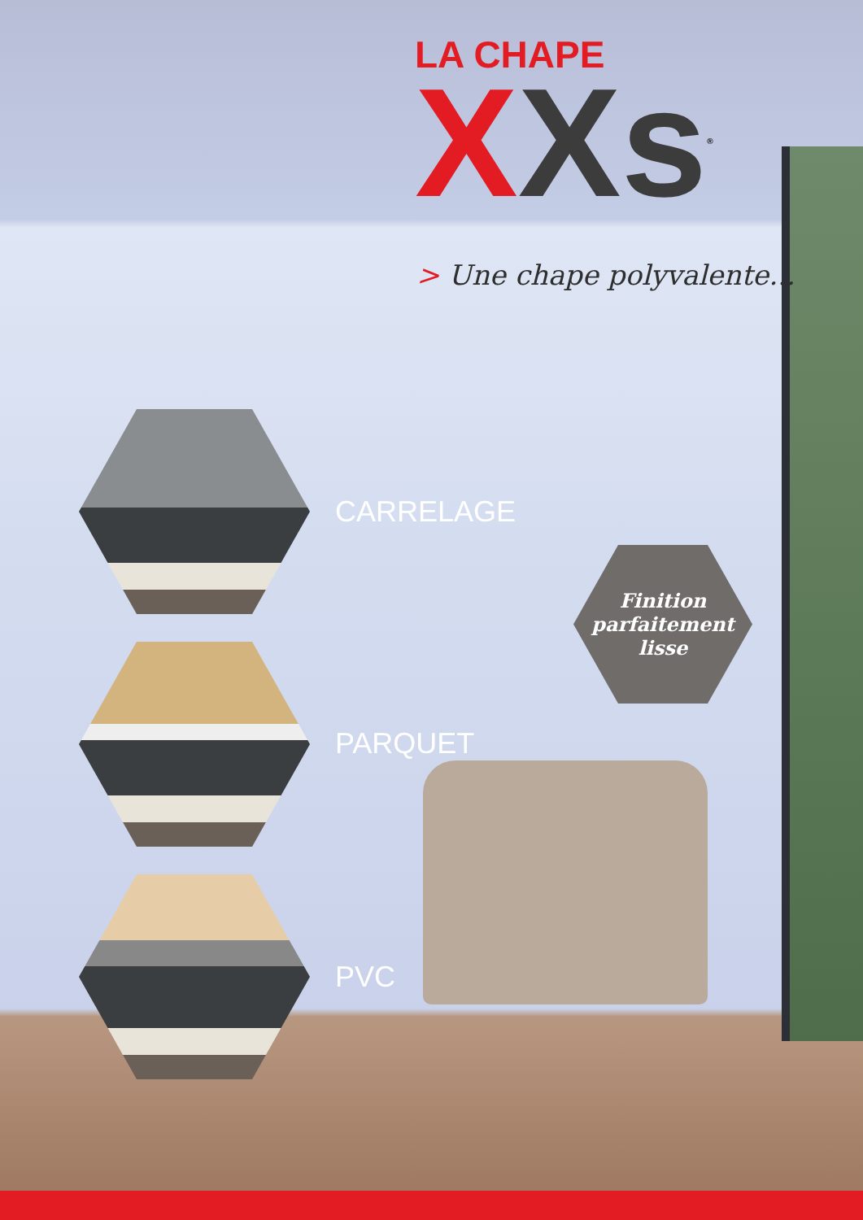LA CHAPE
XXs<sup>®</sup>
> Une chape polyvalente...
CARRELAGE
PARQUET
PVC
Finition
parfaitement
lisse